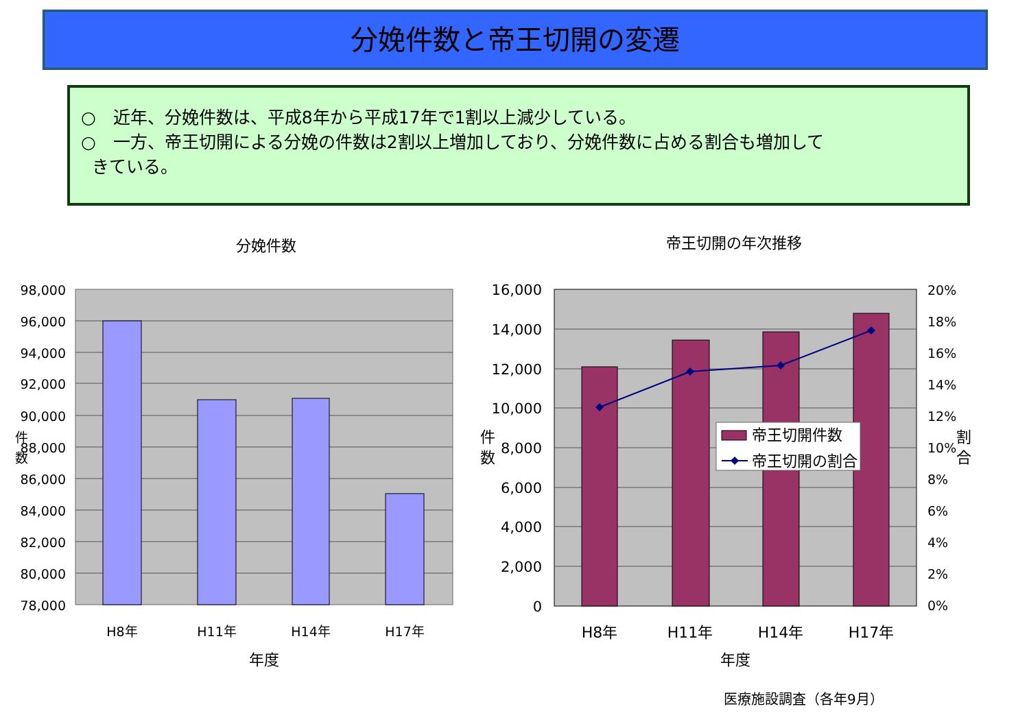分娩件数と帝王切開の変遷
○　近年、分娩件数は、平成8年から平成17年で1割以上減少している。
○　一方、帝王切開による分娩の件数は2割以上増加しており、分娩件数に占める割合も増加して
きている。
分娩件数
98,000
96,000
94,000
92,000
90,000
88,000
86,000
84,000
82,000
80,000
78,000
件
数
H8年
H11年
H14年
H17年
年度
帝王切開の年次推移
帝王切開件数
帝王切開の割合
16,000
14,000
12,000
10,000
8,000
6,000
4,000
2,000
0
20%
18%
16%
14%
12%
10%
8%
6%
4%
2%
0%
件
数
割
合
H8年
H11年
H14年
H17年
年度
医療施設調査（各年9月）